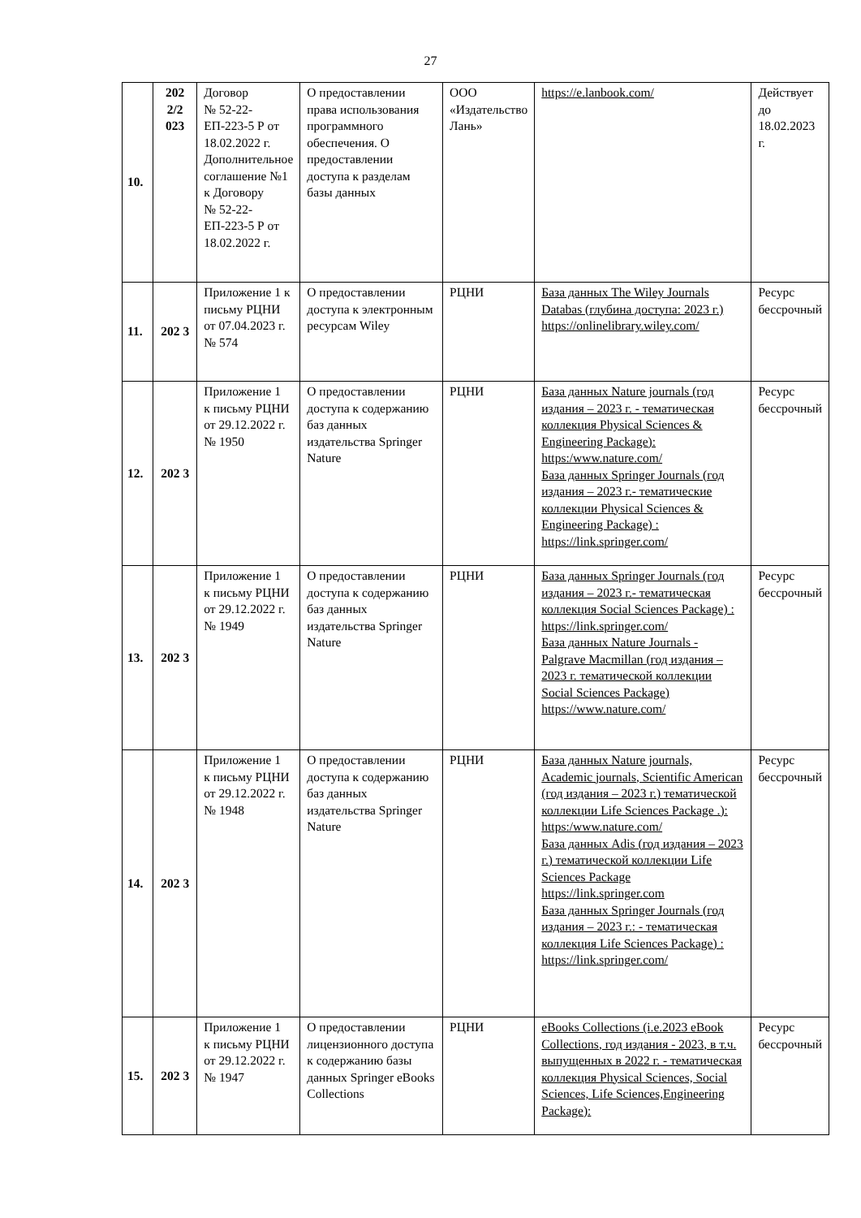27
| 10. | 202 2/2 023 | Договор № 52-22-ЕП-223-5 Р от 18.02.2022 г. Дополнительное соглашение №1 к Договору № 52-22-ЕП-223-5 Р от 18.02.2022 г. | О предоставлении права использования программного обеспечения. О предоставлении доступа к разделам базы данных | ООО «Издательство Лань» | https://e.lanbook.com/ | Действует до 18.02.2023 г. |
| 11. | 202 3 | Приложение 1 к письму РЦНИ от 07.04.2023 г. № 574 | О предоставлении доступа к электронным ресурсам Wiley | РЦНИ | База данных The Wiley Journals Databas (глубина доступа: 2023 г.) https://onlinelibrary.wiley.com/ | Ресурс бессрочный |
| 12. | 202 3 | Приложение 1 к письму РЦНИ от 29.12.2022 г. № 1950 | О предоставлении доступа к содержанию баз данных издательства Springer Nature | РЦНИ | База данных Nature journals (год издания – 2023 г. - тематическая коллекция Physical Sciences & Engineering Package): https:/www.nature.com/ База данных Springer Journals (год издания – 2023 г.- тематические коллекции Physical Sciences & Engineering Package) : https://link.springer.com/ | Ресурс бессрочный |
| 13. | 202 3 | Приложение 1 к письму РЦНИ от 29.12.2022 г. № 1949 | О предоставлении доступа к содержанию баз данных издательства Springer Nature | РЦНИ | База данных Springer Journals (год издания – 2023 г.- тематическая коллекция Social Sciences Package) : https://link.springer.com/ База данных Nature Journals - Palgrave Macmillan (год издания – 2023 г. тематической коллекции Social Sciences Package) https://www.nature.com/ | Ресурс бессрочный |
| 14. | 202 3 | Приложение 1 к письму РЦНИ от 29.12.2022 г. № 1948 | О предоставлении доступа к содержанию баз данных издательства Springer Nature | РЦНИ | База данных Nature journals, Academic journals, Scientific American (год издания – 2023 г.) тематической коллекции Life Sciences Package .): https:/www.nature.com/ База данных Adis (год издания – 2023 г.) тематической коллекции Life Sciences Package https://link.springer.com База данных Springer Journals (год издания – 2023 г.: - тематическая коллекция Life Sciences Package) : https://link.springer.com/ | Ресурс бессрочный |
| 15. | 202 3 | Приложение 1 к письму РЦНИ от 29.12.2022 г. № 1947 | О предоставлении лицензионного доступа к содержанию базы данных Springer eBooks Collections | РЦНИ | eBooks Collections (i.e.2023 eBook Collections, год издания - 2023, в т.ч. выпущенных в 2022 г. - тематическая коллекция Physical Sciences, Social Sciences, Life Sciences,Engineering Package): | Ресурс бессрочный |